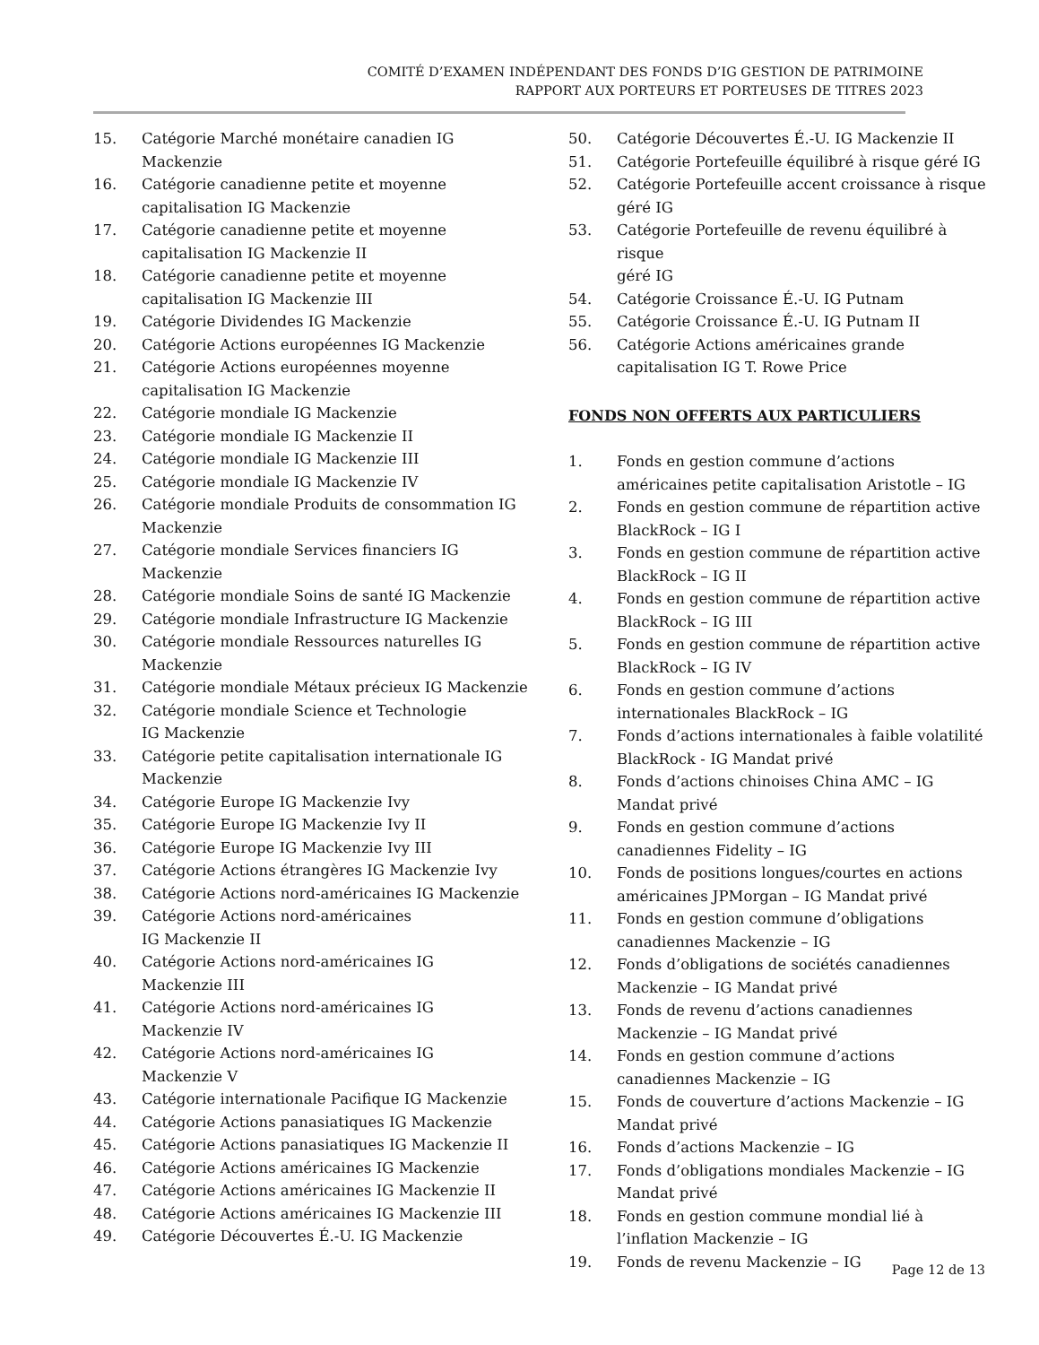COMITÉ D’EXAMEN INDÉPENDANT DES FONDS D’IG GESTION DE PATRIMOINE
RAPPORT AUX PORTEURS ET PORTEUSES DE TITRES 2023
15. Catégorie Marché monétaire canadien IG
Mackenzie
16. Catégorie canadienne petite et moyenne
capitalisation IG Mackenzie
17. Catégorie canadienne petite et moyenne
capitalisation IG Mackenzie II
18. Catégorie canadienne petite et moyenne
capitalisation IG Mackenzie III
19. Catégorie Dividendes IG Mackenzie
20. Catégorie Actions européennes IG Mackenzie
21. Catégorie Actions européennes moyenne
capitalisation IG Mackenzie
22. Catégorie mondiale IG Mackenzie
23. Catégorie mondiale IG Mackenzie II
24. Catégorie mondiale IG Mackenzie III
25. Catégorie mondiale IG Mackenzie IV
26. Catégorie mondiale Produits de consommation IG
Mackenzie
27. Catégorie mondiale Services financiers IG
Mackenzie
28. Catégorie mondiale Soins de santé IG Mackenzie
29. Catégorie mondiale Infrastructure IG Mackenzie
30. Catégorie mondiale Ressources naturelles IG
Mackenzie
31. Catégorie mondiale Métaux précieux IG Mackenzie
32. Catégorie mondiale Science et Technologie
IG Mackenzie
33. Catégorie petite capitalisation internationale IG
Mackenzie
34. Catégorie Europe IG Mackenzie Ivy
35. Catégorie Europe IG Mackenzie Ivy II
36. Catégorie Europe IG Mackenzie Ivy III
37. Catégorie Actions étrangères IG Mackenzie Ivy
38. Catégorie Actions nord-américaines IG Mackenzie
39. Catégorie Actions nord-américaines
IG Mackenzie II
40. Catégorie Actions nord-américaines IG
Mackenzie III
41. Catégorie Actions nord-américaines IG
Mackenzie IV
42. Catégorie Actions nord-américaines IG
Mackenzie V
43. Catégorie internationale Pacifique IG Mackenzie
44. Catégorie Actions panasiatiques IG Mackenzie
45. Catégorie Actions panasiatiques IG Mackenzie II
46. Catégorie Actions américaines IG Mackenzie
47. Catégorie Actions américaines IG Mackenzie II
48. Catégorie Actions américaines IG Mackenzie III
49. Catégorie Découvertes É.-U. IG Mackenzie
50. Catégorie Découvertes É.-U. IG Mackenzie II
51. Catégorie Portefeuille équilibré à risque géré IG
52. Catégorie Portefeuille accent croissance à risque
géré IG
53. Catégorie Portefeuille de revenu équilibré à risque
géré IG
54. Catégorie Croissance É.-U. IG Putnam
55. Catégorie Croissance É.-U. IG Putnam II
56. Catégorie Actions américaines grande
capitalisation IG T. Rowe Price
FONDS NON OFFERTS AUX PARTICULIERS
1. Fonds en gestion commune d’actions américaines petite capitalisation Aristotle – IG
2. Fonds en gestion commune de répartition active BlackRock – IG I
3. Fonds en gestion commune de répartition active BlackRock – IG II
4. Fonds en gestion commune de répartition active BlackRock – IG III
5. Fonds en gestion commune de répartition active BlackRock – IG IV
6. Fonds en gestion commune d’actions
internationales BlackRock – IG
7. Fonds d’actions internationales à faible volatilité BlackRock - IG Mandat privé
8. Fonds d’actions chinoises China AMC – IG Mandat privé
9. Fonds en gestion commune d’actions canadiennes Fidelity – IG
10. Fonds de positions longues/courtes en actions américaines JPMorgan – IG Mandat privé
11. Fonds en gestion commune d’obligations
canadiennes Mackenzie – IG
12. Fonds d’obligations de sociétés canadiennes
Mackenzie – IG Mandat privé
13. Fonds de revenu d’actions canadiennes Mackenzie – IG Mandat privé
14. Fonds en gestion commune d’actions canadiennes Mackenzie – IG
15. Fonds de couverture d’actions Mackenzie – IG
Mandat privé
16. Fonds d’actions Mackenzie – IG
17. Fonds d’obligations mondiales Mackenzie – IG
Mandat privé
18. Fonds en gestion commune mondial lié à l’inflation Mackenzie – IG
19. Fonds de revenu Mackenzie – IG
Page 12 de 13